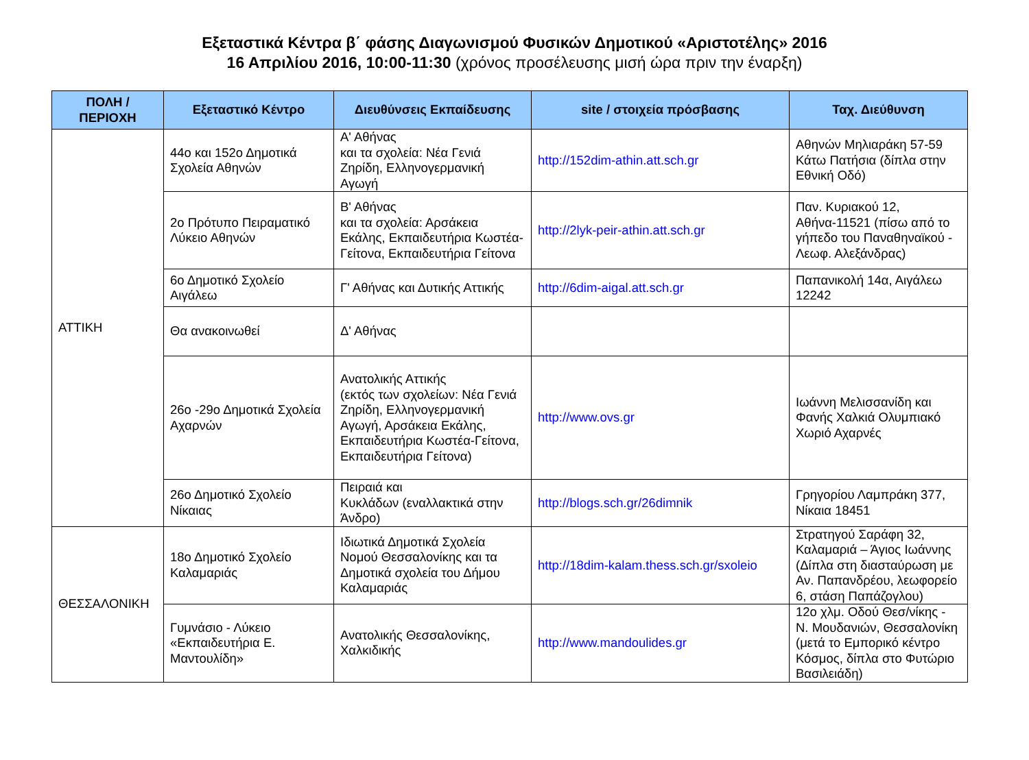Εξεταστικά Κέντρα β΄ φάσης Διαγωνισμού Φυσικών Δημοτικού «Αριστοτέλης» 2016
16 Απριλίου 2016, 10:00-11:30 (χρόνος προσέλευσης μισή ώρα πριν την έναρξη)
| ΠΟΛΗ / ΠΕΡΙΟΧΗ | Εξεταστικό Κέντρο | Διευθύνσεις Εκπαίδευσης | site / στοιχεία πρόσβασης | Ταχ. Διεύθυνση |
| --- | --- | --- | --- | --- |
| ΑΤΤΙΚΗ | 44ο και 152ο Δημοτικά Σχολεία Αθηνών | Α' Αθήνας και τα σχολεία: Νέα Γενιά Ζηρίδη, Ελληνογερμανική Αγωγή | http://152dim-athin.att.sch.gr | Αθηνών Μηλιαράκη 57-59 Κάτω Πατήσια (δίπλα στην Εθνική Οδό) |
| | 2ο Πρότυπο Πειραματικό Λύκειο Αθηνών | Β' Αθήνας και τα σχολεία: Αρσάκεια Εκάλης, Εκπαιδευτήρια Κωστέα-Γείτονα, Εκπαιδευτήρια Γείτονα | http://2lyk-peir-athin.att.sch.gr | Παν. Κυριακού 12, Αθήνα-11521 (πίσω από το γήπεδο του Παναθηναϊκού - Λεωφ. Αλεξάνδρας) |
| | 6ο Δημοτικό Σχολείο Αιγάλεω | Γ' Αθήνας και Δυτικής Αττικής | http://6dim-aigal.att.sch.gr | Παπανικολή 14α, Αιγάλεω 12242 |
| | Θα ανακοινωθεί | Δ' Αθήνας | | |
| | 26ο -29ο Δημοτικά Σχολεία Αχαρνών | Ανατολικής Αττικής (εκτός των σχολείων: Νέα Γενιά Ζηρίδη, Ελληνογερμανική Αγωγή, Αρσάκεια Εκάλης, Εκπαιδευτήρια Κωστέα-Γείτονα, Εκπαιδευτήρια Γείτονα) | http://www.ovs.gr | Ιωάννη Μελισσανίδη και Φανής Χαλκιά Ολυμπιακό Χωριό Αχαρνές |
| | 26ο Δημοτικό Σχολείο Νίκαιας | Πειραιά και Κυκλάδων (εναλλακτικά στην Άνδρο) | http://blogs.sch.gr/26dimnik | Γρηγορίου Λαμπράκη 377, Νίκαια 18451 |
| ΘΕΣΣΑΛΟΝΙΚΗ | 18ο Δημοτικό Σχολείο Καλαμαριάς | Ιδιωτικά Δημοτικά Σχολεία Νομού Θεσσαλονίκης και τα Δημοτικά σχολεία του Δήμου Καλαμαριάς | http://18dim-kalam.thess.sch.gr/sxoleio | Στρατηγού Σαράφη 32, Καλαμαριά – Άγιος Ιωάννης (Δίπλα στη διασταύρωση με Αν. Παπανδρέου, λεωφορείο 6, στάση Παπάζογλου) |
| | Γυμνάσιο - Λύκειο «Εκπαιδευτήρια Ε. Μαντουλίδη» | Ανατολικής Θεσσαλονίκης, Χαλκιδικής | http://www.mandoulides.gr | 12ο χλμ. Οδού Θεσ/νίκης - Ν. Μουδανιών, Θεσσαλονίκη (μετά το Εμπορικό κέντρο Κόσμος, δίπλα στο Φυτώριο Βασιλειάδη) |